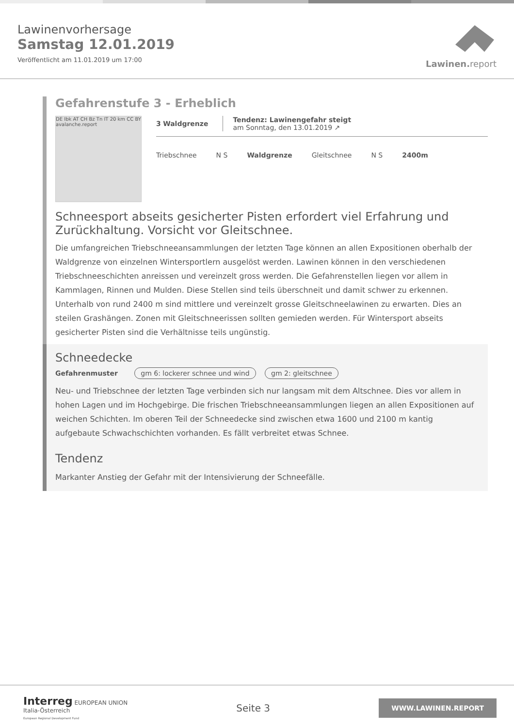Lawinenvorhersage
Samstag 12.01.2019
Veröffentlicht am 11.01.2019 um 17:00
Lawinen.report
Gefahrenstufe 3 - Erheblich
DE Ibk AT CH Bz Tn IT 20 km CC BY avalanche.report
3 Waldgrenze
Tendenz: Lawinengefahr steigt
am Sonntag, den 13.01.2019 ↗
Triebschnee N S Waldgrenze Gleitschnee N S 2400m
Schneesport abseits gesicherter Pisten erfordert viel Erfahrung und Zurückhaltung. Vorsicht vor Gleitschnee.
Die umfangreichen Triebschneeansammlungen der letzten Tage können an allen Expositionen oberhalb der Waldgrenze von einzelnen Wintersportlern ausgelöst werden. Lawinen können in den verschiedenen Triebschneeschichten anreissen und vereinzelt gross werden. Die Gefahrenstellen liegen vor allem in Kammlagen, Rinnen und Mulden. Diese Stellen sind teils überschneit und damit schwer zu erkennen. Unterhalb von rund 2400 m sind mittlere und vereinzelt grosse Gleitschneelawinen zu erwarten. Dies an steilen Grashängen. Zonen mit Gleitschneerissen sollten gemieden werden. Für Wintersport abseits gesicherter Pisten sind die Verhältnisse teils ungünstig.
Schneedecke
Gefahrenmuster gm 6: lockerer schnee und wind gm 2: gleitschnee
Neu- und Triebschnee der letzten Tage verbinden sich nur langsam mit dem Altschnee. Dies vor allem in hohen Lagen und im Hochgebirge. Die frischen Triebschneeansammlungen liegen an allen Expositionen auf weichen Schichten. Im oberen Teil der Schneedecke sind zwischen etwa 1600 und 2100 m kantig aufgebaute Schwachschichten vorhanden. Es fällt verbreitet etwas Schnee.
Tendenz
Markanter Anstieg der Gefahr mit der Intensivierung der Schneefälle.
Interreg EUROPEAN UNION
Italia-Österreich
European Regional Development Fund
Seite 3
WWW.LAWINEN.REPORT